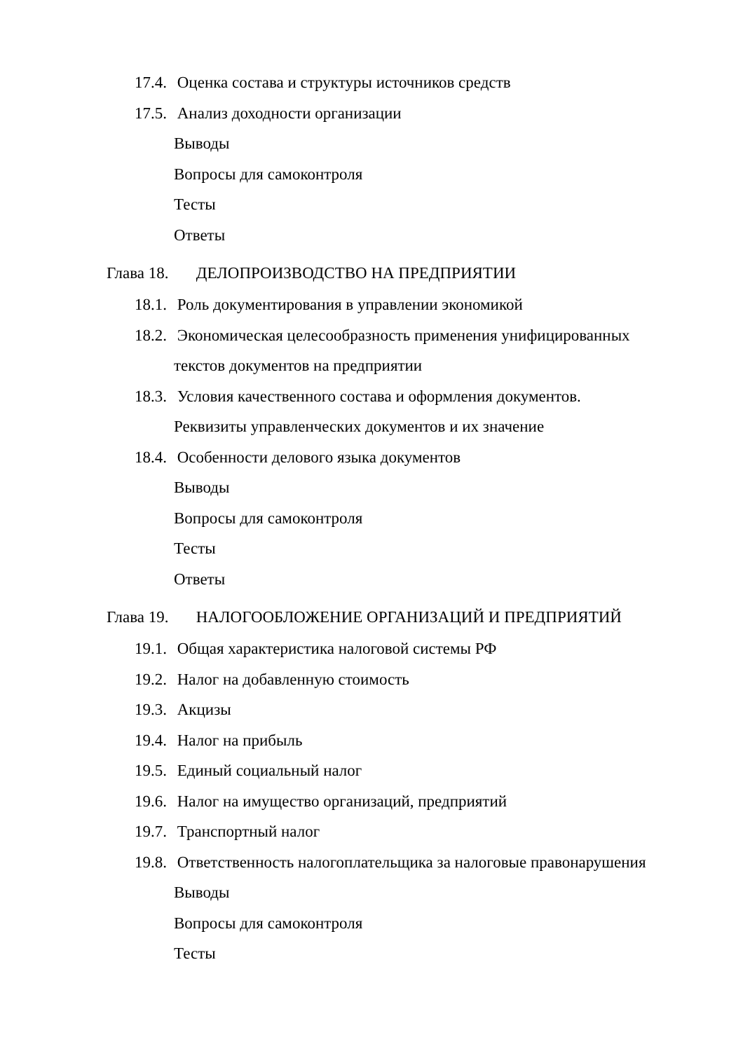17.4. Оценка состава и структуры источников средств
17.5. Анализ доходности организации
Выводы
Вопросы для самоконтроля
Тесты
Ответы
Глава 18. ДЕЛОПРОИЗВОДСТВО НА ПРЕДПРИЯТИИ
18.1. Роль документирования в управлении экономикой
18.2. Экономическая целесообразность применения унифицированных
текстов документов на предприятии
18.3. Условия качественного состава и оформления документов.
Реквизиты управленческих документов и их значение
18.4. Особенности делового языка документов
Выводы
Вопросы для самоконтроля
Тесты
Ответы
Глава 19. НАЛОГООБЛОЖЕНИЕ ОРГАНИЗАЦИЙ И ПРЕДПРИЯТИЙ
19.1. Общая характеристика налоговой системы РФ
19.2. Налог на добавленную стоимость
19.3. Акцизы
19.4. Налог на прибыль
19.5. Единый социальный налог
19.6. Налог на имущество организаций, предприятий
19.7. Транспортный налог
19.8. Ответственность налогоплательщика за налоговые правонарушения
Выводы
Вопросы для самоконтроля
Тесты